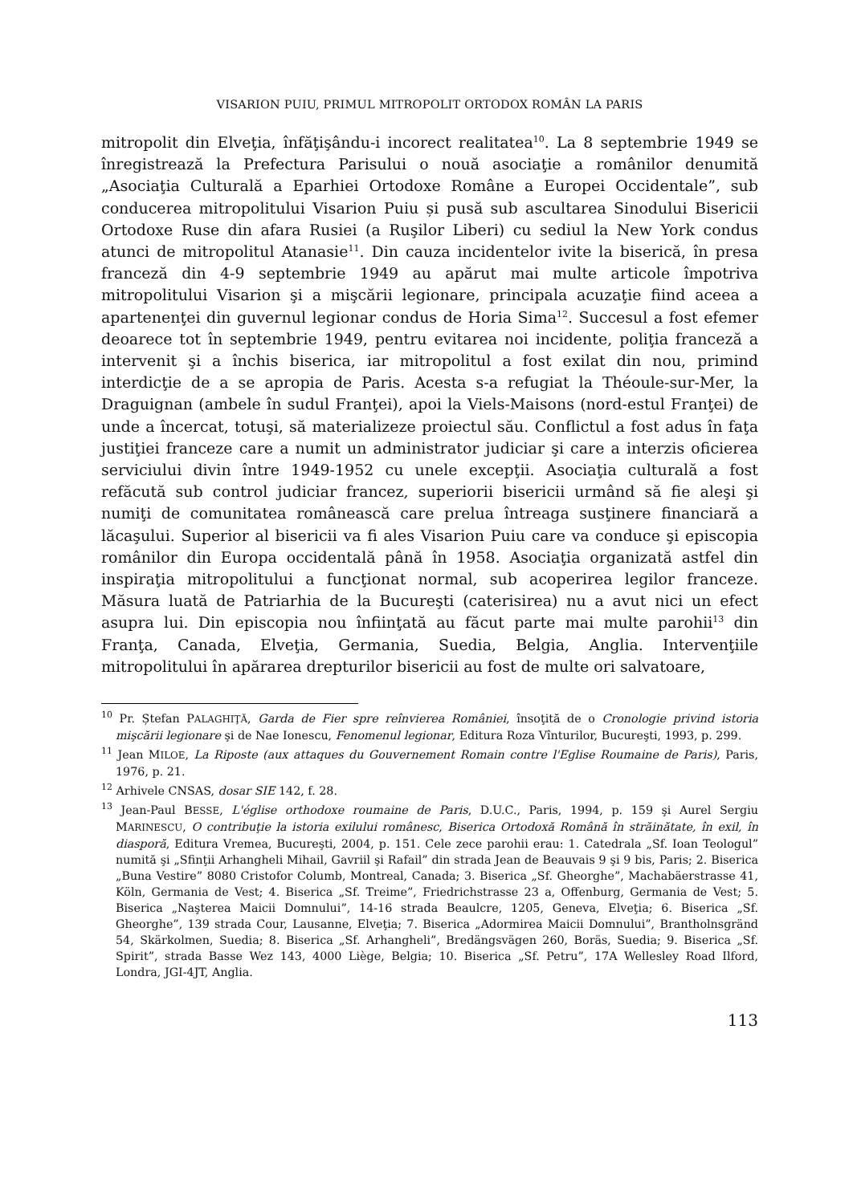VISARION PUIU, PRIMUL MITROPOLIT ORTODOX ROMÂN LA PARIS
mitropolit din Elveţia, înfăţişându-i incorect realitatea<sup>10</sup>. La 8 septembrie 1949 se înregistrează la Prefectura Parisului o nouă asociaţie a românilor denumită „Asociaţia Culturală a Eparhiei Ortodoxe Române a Europei Occidentale”, sub conducerea mitropolitului Visarion Puiu și pusă sub ascultarea Sinodului Bisericii Ortodoxe Ruse din afara Rusiei (a Ruşilor Liberi) cu sediul la New York condus atunci de mitropolitul Atanasie<sup>11</sup>. Din cauza incidentelor ivite la biserică, în presa franceză din 4-9 septembrie 1949 au apărut mai multe articole împotriva mitropolitului Visarion şi a mişcării legionare, principala acuzaţie fiind aceea a apartenenţei din guvernul legionar condus de Horia Sima<sup>12</sup>. Succesul a fost efemer deoarece tot în septembrie 1949, pentru evitarea noi incidente, poliţia franceză a intervenit şi a închis biserica, iar mitropolitul a fost exilat din nou, primind interdicţie de a se apropia de Paris. Acesta s-a refugiat la Théoule-sur-Mer, la Draguignan (ambele în sudul Franţei), apoi la Viels-Maisons (nord-estul Franţei) de unde a încercat, totuşi, să materializeze proiectul său. Conflictul a fost adus în faţa justiţiei franceze care a numit un administrator judiciar şi care a interzis oficierea serviciului divin între 1949-1952 cu unele excepţii. Asociaţia culturală a fost refăcută sub control judiciar francez, superiorii bisericii urmând să fie aleşi şi numiţi de comunitatea românească care prelua întreaga susţinere financiară a lăcaşului. Superior al bisericii va fi ales Visarion Puiu care va conduce şi episcopia românilor din Europa occidentală până în 1958. Asociaţia organizată astfel din inspiraţia mitropolitului a funcţionat normal, sub acoperirea legilor franceze. Măsura luată de Patriarhia de la Bucureşti (caterisirea) nu a avut nici un efect asupra lui. Din episcopia nou înfiinţată au făcut parte mai multe parohii<sup>13</sup> din Franţa, Canada, Elveţia, Germania, Suedia, Belgia, Anglia. Intervenţiile mitropolitului în apărarea drepturilor bisericii au fost de multe ori salvatoare,
<sup>10</sup> Pr. Ștefan PALAGHIŢĂ, Garda de Fier spre reînvierea României, însoţită de o Cronologie privind istoria mişcării legionare şi de Nae Ionescu, Fenomenul legionar, Editura Roza Vînturilor, Bucureşti, 1993, p. 299.
<sup>11</sup> Jean MILOE, La Riposte (aux attaques du Gouvernement Romain contre l'Eglise Roumaine de Paris), Paris, 1976, p. 21.
<sup>12</sup> Arhivele CNSAS, dosar SIE 142, f. 28.
<sup>13</sup> Jean-Paul BESSE, L'église orthodoxe roumaine de Paris, D.U.C., Paris, 1994, p. 159 şi Aurel Sergiu MARINESCU, O contribuţie la istoria exilului românesc, Biserica Ortodoxă Română în străinătate, în exil, în diasporă, Editura Vremea, Bucureşti, 2004, p. 151. Cele zece parohii erau: 1. Catedrala „Sf. Ioan Teologul” numită şi „Sfinţii Arhangheli Mihail, Gavriil şi Rafail” din strada Jean de Beauvais 9 şi 9 bis, Paris; 2. Biserica „Buna Vestire” 8080 Cristofor Columb, Montreal, Canada; 3. Biserica „Sf. Gheorghe”, Machabäerstrasse 41, Köln, Germania de Vest; 4. Biserica „Sf. Treime”, Friedrichstrasse 23 a, Offenburg, Germania de Vest; 5. Biserica „Naşterea Maicii Domnului”, 14-16 strada Beaulcre, 1205, Geneva, Elveţia; 6. Biserica „Sf. Gheorghe”, 139 strada Cour, Lausanne, Elveţia; 7. Biserica „Adormirea Maicii Domnului”, Brantholnsgränd 54, Skärkolmen, Suedia; 8. Biserica „Sf. Arhangheli”, Bredängsvägen 260, Boräs, Suedia; 9. Biserica „Sf. Spirit”, strada Basse Wez 143, 4000 Liège, Belgia; 10. Biserica „Sf. Petru”, 17A Wellesley Road Ilford, Londra, JGI-4JT, Anglia.
113